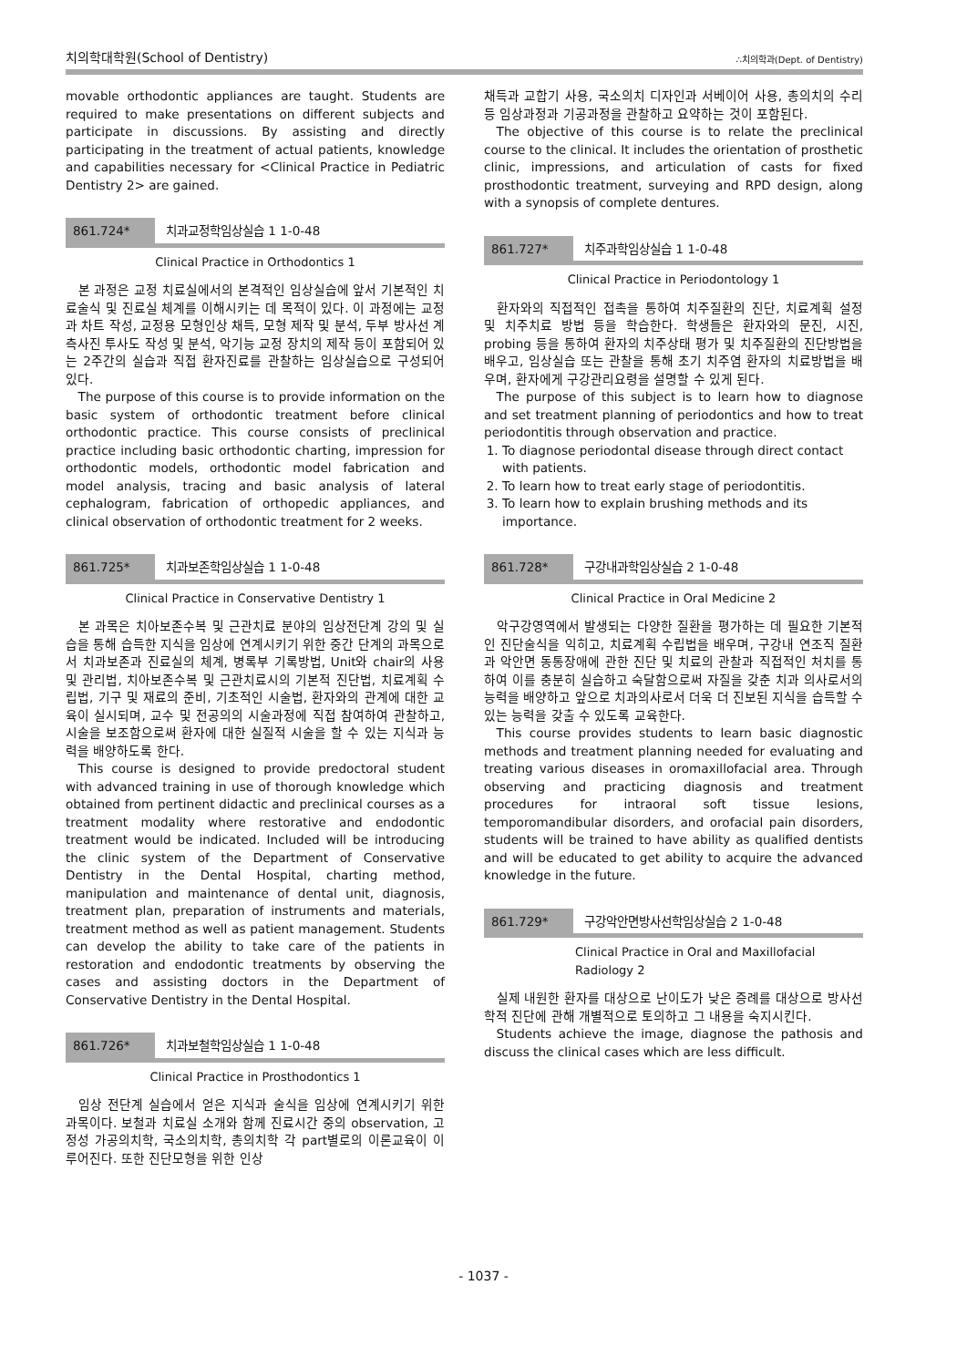치의학대학원(School of Dentistry) ∴치의학과(Dept. of Dentistry)
movable orthodontic appliances are taught. Students are required to make presentations on different subjects and participate in discussions. By assisting and directly participating in the treatment of actual patients, knowledge and capabilities necessary for <Clinical Practice in Pediatric Dentistry 2> are gained.
861.724* 치과교정학임상실습 1 1-0-48
Clinical Practice in Orthodontics 1
본 과정은 교정 치료실에서의 본격적인 임상실습에 앞서 기본적인 치료술식 및 진료실 체계를 이해시키는 데 목적이 있다. 이 과정에는 교정과 차트 작성, 교정용 모형인상 채득, 모형 제작 및 분석, 두부 방사선 계측사진 투사도 작성 및 분석, 악기능 교정 장치의 제작 등이 포함되어 있는 2주간의 실습과 직접 환자진료를 관찰하는 임상실습으로 구성되어 있다.
The purpose of this course is to provide information on the basic system of orthodontic treatment before clinical orthodontic practice. This course consists of preclinical practice including basic orthodontic charting, impression for orthodontic models, orthodontic model fabrication and model analysis, tracing and basic analysis of lateral cephalogram, fabrication of orthopedic appliances, and clinical observation of orthodontic treatment for 2 weeks.
861.725* 치과보존학임상실습 1 1-0-48
Clinical Practice in Conservative Dentistry 1
본 과목은 치아보존수복 및 근관치료 분야의 임상전단계 강의 및 실습을 통해 습득한 지식을 임상에 연계시키기 위한 중간 단계의 과목으로서 치과보존과 진료실의 체계, 병록부 기록방법, Unit와 chair의 사용 및 관리법, 치아보존수복 및 근관치료시의 기본적 진단법, 치료계획 수립법, 기구 및 재료의 준비, 기초적인 시술법, 환자와의 관계에 대한 교육이 실시되며, 교수 및 전공의의 시술과정에 직접 참여하여 관찰하고, 시술을 보조함으로써 환자에 대한 실질적 시술을 할 수 있는 지식과 능력을 배양하도록 한다.
This course is designed to provide predoctoral student with advanced training in use of thorough knowledge which obtained from pertinent didactic and preclinical courses as a treatment modality where restorative and endodontic treatment would be indicated. Included will be introducing the clinic system of the Department of Conservative Dentistry in the Dental Hospital, charting method, manipulation and maintenance of dental unit, diagnosis, treatment plan, preparation of instruments and materials, treatment method as well as patient management. Students can develop the ability to take care of the patients in restoration and endodontic treatments by observing the cases and assisting doctors in the Department of Conservative Dentistry in the Dental Hospital.
861.726* 치과보철학임상실습 1 1-0-48
Clinical Practice in Prosthodontics 1
임상 전단계 실습에서 얻은 지식과 술식을 임상에 연계시키기 위한 과목이다. 보철과 치료실 소개와 함께 진료시간 중의 observation, 고정성 가공의치학, 국소의치학, 총의치학 각 part별로의 이론교육이 이루어진다. 또한 진단모형을 위한 인상
채득과 교합기 사용, 국소의치 디자인과 서베이어 사용, 총의치의 수리 등 임상과정과 기공과정을 관찰하고 요약하는 것이 포함된다.
The objective of this course is to relate the preclinical course to the clinical. It includes the orientation of prosthetic clinic, impressions, and articulation of casts for fixed prosthodontic treatment, surveying and RPD design, along with a synopsis of complete dentures.
861.727* 치주과학임상실습 1 1-0-48
Clinical Practice in Periodontology 1
환자와의 직접적인 접촉을 통하여 치주질환의 진단, 치료계획 설정 및 치주치료 방법 등을 학습한다. 학생들은 환자와의 문진, 시진, probing 등을 통하여 환자의 치주상태 평가 및 치주질환의 진단방법을 배우고, 임상실습 또는 관찰을 통해 초기 치주염 환자의 치료방법을 배우며, 환자에게 구강관리요령을 설명할 수 있게 된다.
The purpose of this subject is to learn how to diagnose and set treatment planning of periodontics and how to treat periodontitis through observation and practice.
1. To diagnose periodontal disease through direct contact with patients.
2. To learn how to treat early stage of periodontitis.
3. To learn how to explain brushing methods and its importance.
861.728* 구강내과학임상실습 2 1-0-48
Clinical Practice in Oral Medicine 2
악구강영역에서 발생되는 다양한 질환을 평가하는 데 필요한 기본적인 진단술식을 익히고, 치료계획 수립법을 배우며, 구강내 연조직 질환과 악안면 동통장애에 관한 진단 및 치료의 관찰과 직접적인 처치를 통하여 이를 충분히 실습하고 숙달함으로써 자질을 갖춘 치과 의사로서의 능력을 배양하고 앞으로 치과의사로서 더욱 더 진보된 지식을 습득할 수 있는 능력을 갖출 수 있도록 교육한다.
This course provides students to learn basic diagnostic methods and treatment planning needed for evaluating and treating various diseases in oromaxillofacial area. Through observing and practicing diagnosis and treatment procedures for intraoral soft tissue lesions, temporomandibular disorders, and orofacial pain disorders, students will be trained to have ability as qualified dentists and will be educated to get ability to acquire the advanced knowledge in the future.
861.729* 구강악안면방사선학임상실습 2 1-0-48
Clinical Practice in Oral and Maxillofacial
Radiology 2
실제 내원한 환자를 대상으로 난이도가 낮은 증례를 대상으로 방사선학적 진단에 관해 개별적으로 토의하고 그 내용을 숙지시킨다.
Students achieve the image, diagnose the pathosis and discuss the clinical cases which are less difficult.
- 1037 -